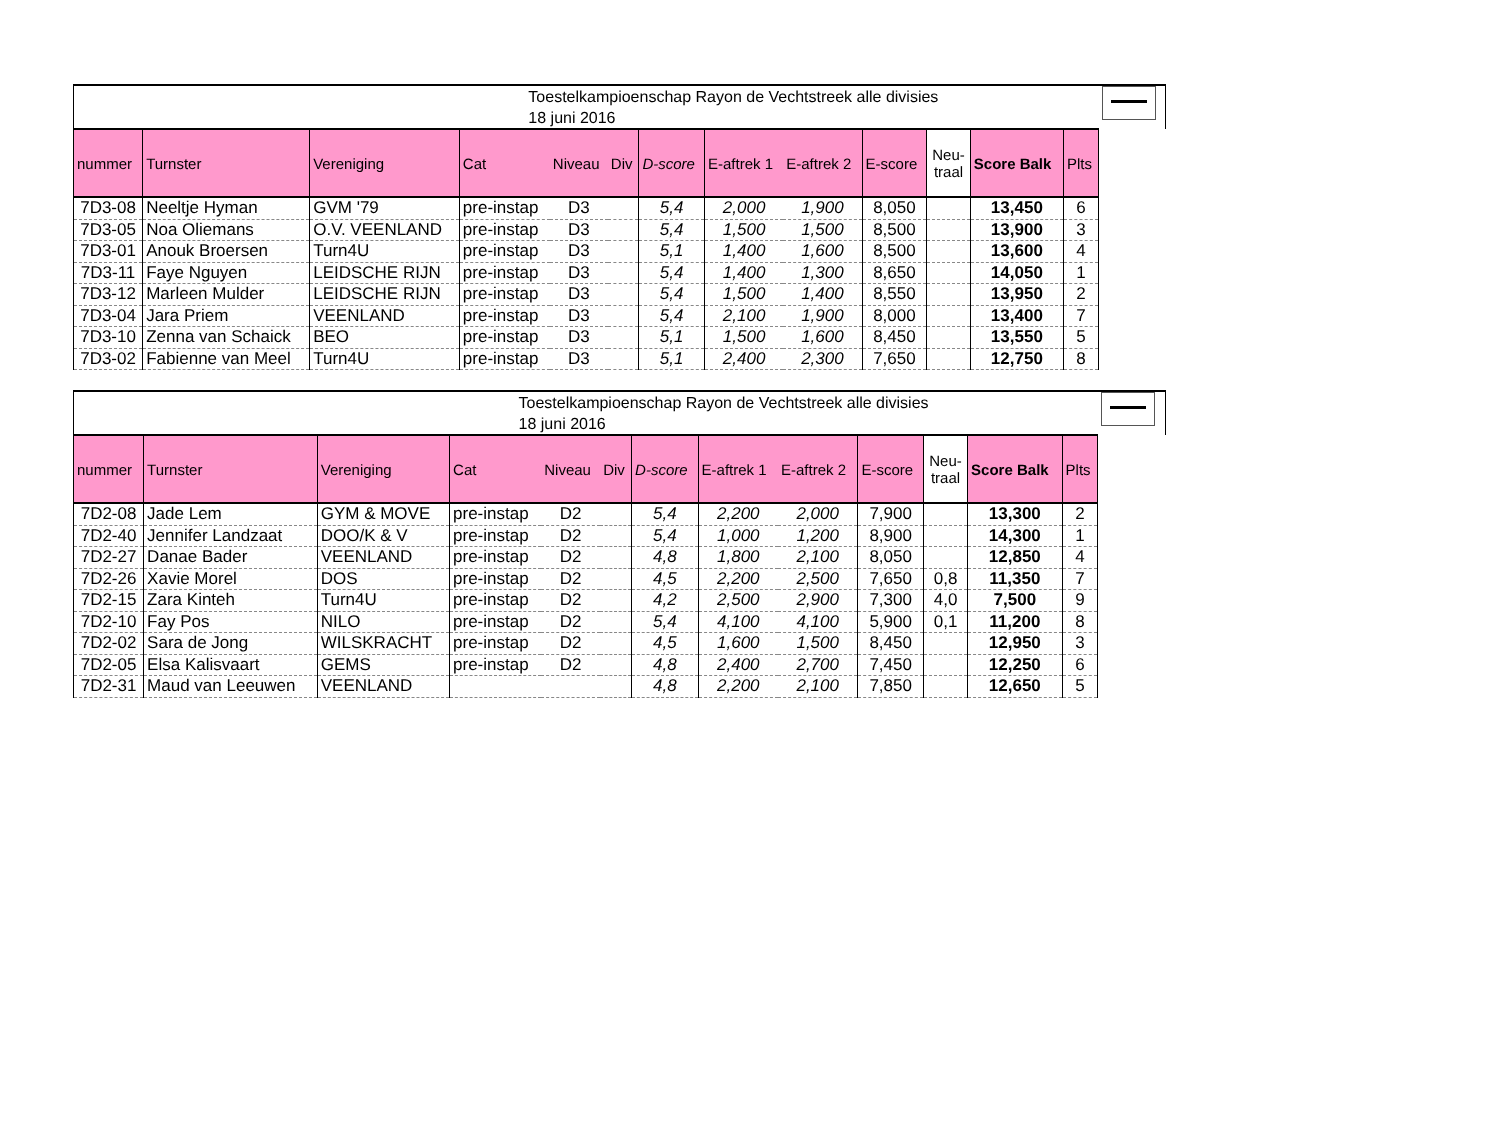| | | | Toestelkampioenschap Rayon de Vechtstreek alle divisies 18 juni 2016 | | | | | | | | | | |
| nummer | Turnster | Vereniging | Cat | Niveau | Div | D-score | E-aftrek 1 | E-aftrek 2 | E-score | Neu- traal | Score Balk | Plts | |
| 7D3-08 | Neeltje Hyman | GVM '79 | pre-instap | D3 | | 5,4 | 2,000 | 1,900 | 8,050 | | 13,450 | 6 | |
| 7D3-05 | Noa Oliemans | O.V. VEENLAND | pre-instap | D3 | | 5,4 | 1,500 | 1,500 | 8,500 | | 13,900 | 3 | |
| 7D3-01 | Anouk Broersen | Turn4U | pre-instap | D3 | | 5,1 | 1,400 | 1,600 | 8,500 | | 13,600 | 4 | |
| 7D3-11 | Faye Nguyen | LEIDSCHE RIJN | pre-instap | D3 | | 5,4 | 1,400 | 1,300 | 8,650 | | 14,050 | 1 | |
| 7D3-12 | Marleen Mulder | LEIDSCHE RIJN | pre-instap | D3 | | 5,4 | 1,500 | 1,400 | 8,550 | | 13,950 | 2 | |
| 7D3-04 | Jara Priem | VEENLAND | pre-instap | D3 | | 5,4 | 2,100 | 1,900 | 8,000 | | 13,400 | 7 | |
| 7D3-10 | Zenna van Schaick | BEO | pre-instap | D3 | | 5,1 | 1,500 | 1,600 | 8,450 | | 13,550 | 5 | |
| 7D3-02 | Fabienne van Meel | Turn4U | pre-instap | D3 | | 5,1 | 2,400 | 2,300 | 7,650 | | 12,750 | 8 | |
| | | | Toestelkampioenschap Rayon de Vechtstreek alle divisies 18 juni 2016 | | | | | | | | | | |
| nummer | Turnster | Vereniging | Cat | Niveau | Div | D-score | E-aftrek 1 | E-aftrek 2 | E-score | Neu- traal | Score Balk | Plts | |
| 7D2-08 | Jade Lem | GYM & MOVE | pre-instap | D2 | | 5,4 | 2,200 | 2,000 | 7,900 | | 13,300 | 2 | |
| 7D2-40 | Jennifer Landzaat | DOO/K & V | pre-instap | D2 | | 5,4 | 1,000 | 1,200 | 8,900 | | 14,300 | 1 | |
| 7D2-27 | Danae Bader | VEENLAND | pre-instap | D2 | | 4,8 | 1,800 | 2,100 | 8,050 | | 12,850 | 4 | |
| 7D2-26 | Xavie Morel | DOS | pre-instap | D2 | | 4,5 | 2,200 | 2,500 | 7,650 | 0,8 | 11,350 | 7 | |
| 7D2-15 | Zara Kinteh | Turn4U | pre-instap | D2 | | 4,2 | 2,500 | 2,900 | 7,300 | 4,0 | 7,500 | 9 | |
| 7D2-10 | Fay Pos | NILO | pre-instap | D2 | | 5,4 | 4,100 | 4,100 | 5,900 | 0,1 | 11,200 | 8 | |
| 7D2-02 | Sara de Jong | WILSKRACHT | pre-instap | D2 | | 4,5 | 1,600 | 1,500 | 8,450 | | 12,950 | 3 | |
| 7D2-05 | Elsa Kalisvaart | GEMS | pre-instap | D2 | | 4,8 | 2,400 | 2,700 | 7,450 | | 12,250 | 6 | |
| 7D2-31 | Maud van Leeuwen | VEENLAND | | | | 4,8 | 2,200 | 2,100 | 7,850 | | 12,650 | 5 | |